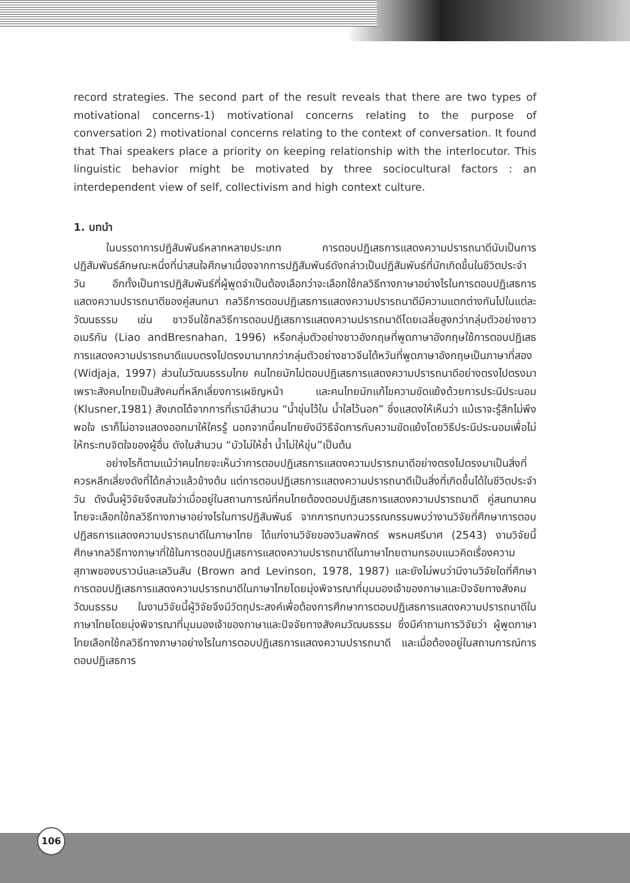record strategies. The second part of the result reveals that there are two types of motivational concerns-1) motivational concerns relating to the purpose of conversation 2) motivational concerns relating to the context of conversation. It found that Thai speakers place a priority on keeping relationship with the interlocutor. This linguistic behavior might be motivated by three sociocultural factors : an interdependent view of self, collectivism and high context culture.
1. บทนำ
ในบรรดาการปฏิสัมพันธ์หลากหลายประเภท การตอบปฏิเสธการแสดงความปรารถนาดีนับเป็นการปฏิสัมพันธ์ลักษณะหนึ่งที่น่าสนใจศึกษาเนื่องจากการปฏิสัมพันธ์ดังกล่าวเป็นปฏิสัมพันธ์ที่มักเกิดขึ้นในชีวิตประจำวัน อีกทั้งเป็นการปฏิสัมพันธ์ที่ผู้พูดจำเป็นต้องเลือกว่าจะเลือกใช้กลวิธีทางภาษาอย่างไรในการตอบปฏิเสธการแสดงความปรารถนาดีของคู่สนทนา กลวิธีการตอบปฏิเสธการแสดงความปรารถนาดีมีความแตกต่างกันไปในแต่ละวัฒนธรรม เช่น ชาวจีนใช้กลวิธีการตอบปฏิเสธการแสดงความปรารถนาดีโดยเฉลี่ยสูงกว่ากลุ่มตัวอย่างชาวอเมริกัน (Liao andBresnahan, 1996) หรือกลุ่มตัวอย่างชาวอังกฤษที่พูดภาษาอังกฤษใช้การตอบปฏิเสธการแสดงความปรารถนาดีแบบตรงไปตรงมามากกว่ากลุ่มตัวอย่างชาวจีนไต้หวันที่พูดภาษาอังกฤษเป็นภาษาที่สอง (Widjaja, 1997) ส่วนในวัฒนธรรมไทย คนไทยมักไม่ตอบปฏิเสธการแสดงความปรารถนาดีอย่างตรงไปตรงมาเพราะสังคมไทยเป็นสังคมที่หลีกเลี่ยงการเผชิญหน้า และคนไทยมักแก้ไขความขัดแย้งด้วยการประนีประนอม (Klusner,1981) สังเกตได้จากการที่เรามีสำนวน “น้ำขุ่นไว้ใน น้ำใสไว้นอก” ซึ่งแสดงให้เห็นว่า แม้เราจะรู้สึกไม่พึงพอใจ เราก็ไม่อาจแสดงออกมาให้ใครรู้ นอกจากนี้คนไทยยังมีวิธีจัดการกับความขัดแย้งโดยวิธีประนีประนอมเพื่อไม่ให้กระทบจิตใจของผู้อื่น ดังในสำนวน “บัวไม่ให้ช้ำ น้ำไม่ให้ขุ่น”เป็นต้น
อย่างไรก็ตามแม้ว่าคนไทยจะเห็นว่าการตอบปฏิเสธการแสดงความปรารถนาดีอย่างตรงไปตรงมาเป็นสิ่งที่ควรหลีกเลี่ยงดังที่ได้กล่าวแล้วข้างต้น แต่การตอบปฏิเสธการแสดงความปรารถนาดีเป็นสิ่งที่เกิดขึ้นได้ในชีวิตประจำวัน ดังนั้นผู้วิจัยจึงสนใจว่าเมื่ออยู่ในสถานการณ์ที่คนไทยต้องตอบปฏิเสธการแสดงความปรารถนาดี คู่สนทนาคนไทยจะเลือกใช้กลวิธีทางภาษาอย่างไรในการปฏิสัมพันธ์ จากการทบทวนวรรณกรรมพบว่างานวิจัยที่ศึกษาการตอบปฏิสธการแสดงความปรารถนาดีในภาษาไทย ได้แก่งานวิจัยของวิมลพักตร์ พรหมศรีมาศ (2543) งานวิจัยนี้ศึกษากลวิธีทางภาษาที่ใช้ในการตอบปฏิเสธการแสดงความปรารถนาดีในภาษาไทยตามกรอบแนวคิดเรื่องความสุภาพของบราวน์และเลวินสัน (Brown and Levinson, 1978, 1987) และยังไม่พบว่ามีงานวิจัยใดที่ศึกษาการตอบปฏิเสธการแสดงความปรารถนาดีในภาษาไทยโดยมุ่งพิจารณาที่มุมมองเจ้าของภาษาและปัจจัยทางสังคมวัฒนธรรม ในงานวิจัยนี้ผู้วิจัยจึงมีวัตถุประสงค์เพื่อต้องการศึกษาการตอบปฏิเสธการแสดงความปรารถนาดีในภาษาไทยโดยมุ่งพิจารณาที่มุมมองเจ้าของภาษาและปัจจัยทางสังคมวัฒนธรรม ซึ่งมีคำถามการวิจัยว่า ผู้พูดภาษาไทยเลือกใช้กลวิธีทางภาษาอย่างไรในการตอบปฏิเสธการแสดงความปรารถนาดี และเมื่อต้องอยู่ในสถานการณ์การตอบปฏิเสธการ
106